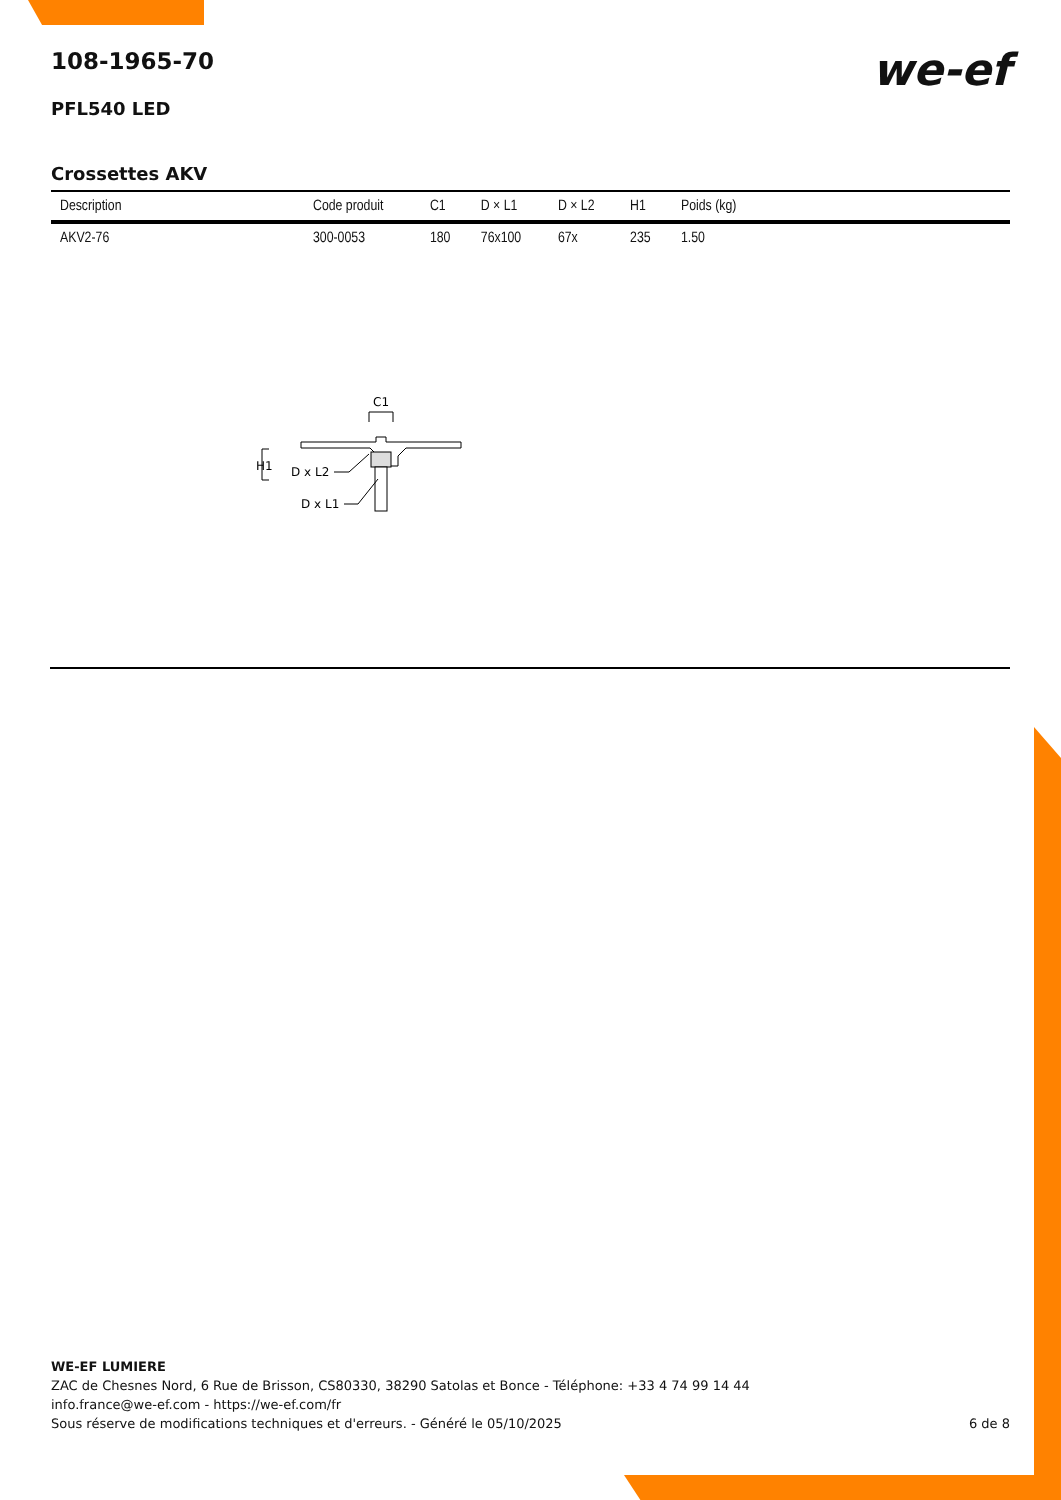we-ef
108-1965-70
PFL540 LED
Crossettes AKV
| Description | Code produit | C1 | D × L1 | D × L2 | H1 | Poids (kg) |
| --- | --- | --- | --- | --- | --- | --- |
| AKV2-76 | 300-0053 | 180 | 76x100 | 67x | 235 | 1.50 |
C1
H1
D x L2
D x L1
WE-EF LUMIERE
ZAC de Chesnes Nord, 6 Rue de Brisson, CS80330, 38290 Satolas et Bonce - Téléphone: +33 4 74 99 14 44
info.france@we-ef.com - https://we-ef.com/fr
Sous réserve de modifications techniques et d'erreurs. - Généré le 05/10/2025
6 de 8